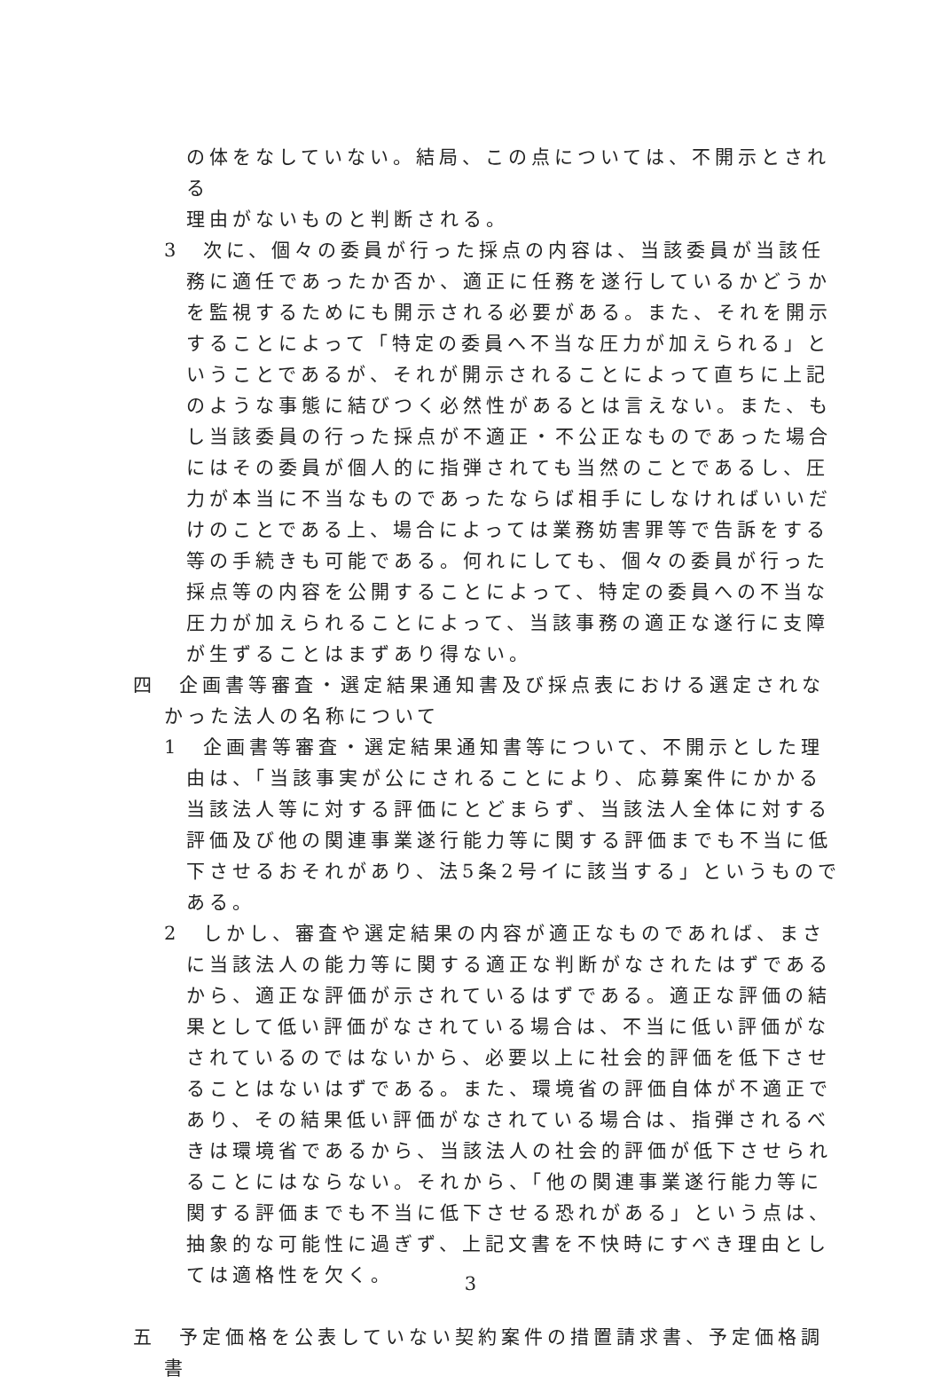の体をなしていない。結局、この点については、不開示とされる
理由がないものと判断される。
3　次に、個々の委員が行った採点の内容は、当該委員が当該任務に適任であったか否か、適正に任務を遂行しているかどうかを監視するためにも開示される必要がある。また、それを開示することによって「特定の委員へ不当な圧力が加えられる」ということであるが、それが開示されることによって直ちに上記のような事態に結びつく必然性があるとは言えない。また、もし当該委員の行った採点が不適正・不公正なものであった場合にはその委員が個人的に指弾されても当然のことであるし、圧力が本当に不当なものであったならば相手にしなければいいだけのことである上、場合によっては業務妨害罪等で告訴をする等の手続きも可能である。何れにしても、個々の委員が行った採点等の内容を公開することによって、特定の委員への不当な圧力が加えられることによって、当該事務の適正な遂行に支障が生ずることはまずあり得ない。
四　企画書等審査・選定結果通知書及び採点表における選定されなかった法人の名称について
1　企画書等審査・選定結果通知書等について、不開示とした理由は、「当該事実が公にされることにより、応募案件にかかる当該法人等に対する評価にとどまらず、当該法人全体に対する評価及び他の関連事業遂行能力等に関する評価までも不当に低下させるおそれがあり、法5条2号イに該当する」というものである。
2　しかし、審査や選定結果の内容が適正なものであれば、まさに当該法人の能力等に関する適正な判断がなされたはずであるから、適正な評価が示されているはずである。適正な評価の結果として低い評価がなされている場合は、不当に低い評価がなされているのではないから、必要以上に社会的評価を低下させることはないはずである。また、環境省の評価自体が不適正であり、その結果低い評価がなされている場合は、指弾されるべきは環境省であるから、当該法人の社会的評価が低下させられることにはならない。それから、「他の関連事業遂行能力等に関する評価までも不当に低下させる恐れがある」という点は、抽象的な可能性に過ぎず、上記文書を不快時にすべき理由としては適格性を欠く。
五　予定価格を公表していない契約案件の措置請求書、予定価格調書
3